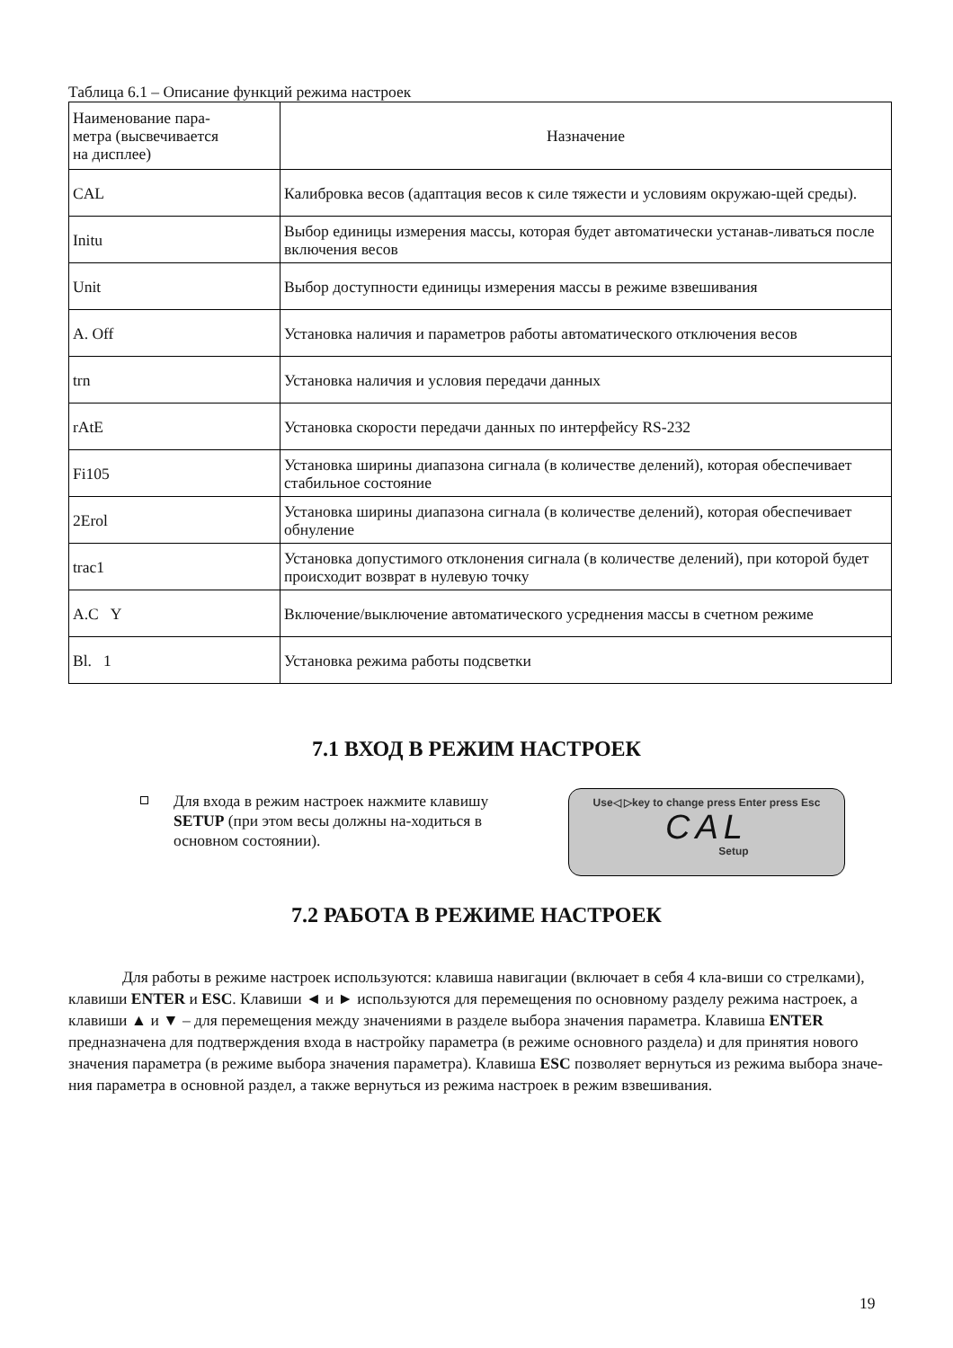Таблица 6.1 – Описание функций режима настроек
| Наименование пара- метра (высвечивается на дисплее) | Назначение |
| --- | --- |
| CAL | Калибровка весов (адаптация весов к силе тяжести и условиям окружаю-щей среды). |
| Initu | Выбор единицы измерения массы, которая будет автоматически устанав-ливаться после включения весов |
| Unit | Выбор доступности единицы измерения массы в режиме взвешивания |
| A. Off | Установка наличия и параметров работы автоматического отключения весов |
| trn | Установка наличия и условия передачи данных |
| rAtE | Установка скорости передачи данных по интерфейсу RS-232 |
| Fi105 | Установка ширины диапазона сигнала (в количестве делений), которая обеспечивает стабильное состояние |
| 2Erol | Установка ширины диапазона сигнала (в количестве делений), которая обеспечивает обнуление |
| trac1 | Установка допустимого отклонения сигнала (в количестве делений), при которой будет происходит возврат в нулевую точку |
| A.C Y | Включение/выключение автоматического усреднения массы в счетном режиме |
| Bl. 1 | Установка режима работы подсветки |
7.1 ВХОД В РЕЖИМ НАСТРОЕК
Для входа в режим настроек нажмите клавишу SETUP (при этом весы должны на-ходиться в основном состоянии).
Use◁ ▷key to change press Enter press Esc
CAL
Setup
7.2 РАБОТА В РЕЖИМЕ НАСТРОЕК
Для работы в режиме настроек используются: клавиша навигации (включает в себя 4 кла-виши со стрелками), клавиши ENTER и ESC. Клавиши ◄ и ► используются для перемещения по основному разделу режима настроек, а клавиши ▲ и ▼ – для перемещения между значениями в разделе выбора значения параметра. Клавиша ENTER предназначена для подтверждения входа в настройку параметра (в режиме основного раздела) и для принятия нового значения параметра (в режиме выбора значения параметра). Клавиша ESC позволяет вернуться из режима выбора значе-ния параметра в основной раздел, а также вернуться из режима настроек в режим взвешивания.
19